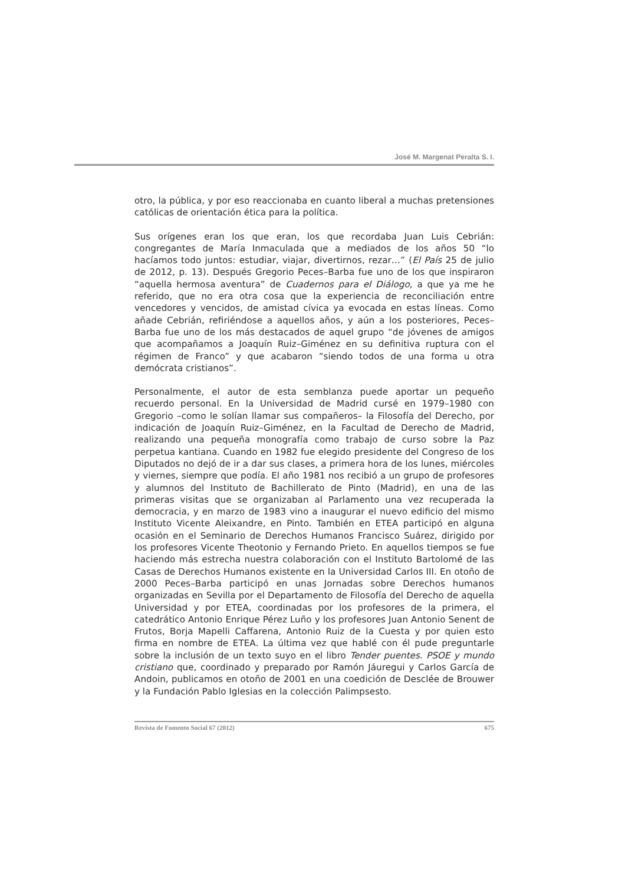José M. Margenat Peralta S. I.
otro, la pública, y por eso reaccionaba en cuanto liberal a muchas pretensiones católicas de orientación ética para la política.
Sus orígenes eran los que eran, los que recordaba Juan Luis Cebrián: congregantes de María Inmaculada que a mediados de los años 50 “lo hacíamos todo juntos: estudiar, viajar, divertirnos, rezar…” (El País 25 de julio de 2012, p. 13). Después Gregorio Peces–Barba fue uno de los que inspiraron “aquella hermosa aventura” de Cuadernos para el Diálogo, a que ya me he referido, que no era otra cosa que la experiencia de reconciliación entre vencedores y vencidos, de amistad cívica ya evocada en estas líneas. Como añade Cebrián, refiriéndose a aquellos años, y aún a los posteriores, Peces–Barba fue uno de los más destacados de aquel grupo “de jóvenes de amigos que acompañamos a Joaquín Ruiz–Giménez en su definitiva ruptura con el régimen de Franco” y que acabaron “siendo todos de una forma u otra demócrata cristianos”.
Personalmente, el autor de esta semblanza puede aportar un pequeño recuerdo personal. En la Universidad de Madrid cursé en 1979–1980 con Gregorio –como le solían llamar sus compañeros– la Filosofía del Derecho, por indicación de Joaquín Ruiz–Giménez, en la Facultad de Derecho de Madrid, realizando una pequeña monografía como trabajo de curso sobre la Paz perpetua kantiana. Cuando en 1982 fue elegido presidente del Congreso de los Diputados no dejó de ir a dar sus clases, a primera hora de los lunes, miércoles y viernes, siempre que podía. El año 1981 nos recibió a un grupo de profesores y alumnos del Instituto de Bachillerato de Pinto (Madrid), en una de las primeras visitas que se organizaban al Parlamento una vez recuperada la democracia, y en marzo de 1983 vino a inaugurar el nuevo edificio del mismo Instituto Vicente Aleixandre, en Pinto. También en ETEA participó en alguna ocasión en el Seminario de Derechos Humanos Francisco Suárez, dirigido por los profesores Vicente Theotonio y Fernando Prieto. En aquellos tiempos se fue haciendo más estrecha nuestra colaboración con el Instituto Bartolomé de las Casas de Derechos Humanos existente en la Universidad Carlos III. En otoño de 2000 Peces–Barba participó en unas Jornadas sobre Derechos humanos organizadas en Sevilla por el Departamento de Filosofía del Derecho de aquella Universidad y por ETEA, coordinadas por los profesores de la primera, el catedrático Antonio Enrique Pérez Luño y los profesores Juan Antonio Senent de Frutos, Borja Mapelli Caffarena, Antonio Ruiz de la Cuesta y por quien esto firma en nombre de ETEA. La última vez que hablé con él pude preguntarle sobre la inclusión de un texto suyo en el libro Tender puentes. PSOE y mundo cristiano que, coordinado y preparado por Ramón Jáuregui y Carlos García de Andoin, publicamos en otoño de 2001 en una coedición de Desclée de Brouwer y la Fundación Pablo Iglesias en la colección Palimpsesto.
Revista de Fomento Social 67 (2012) 675